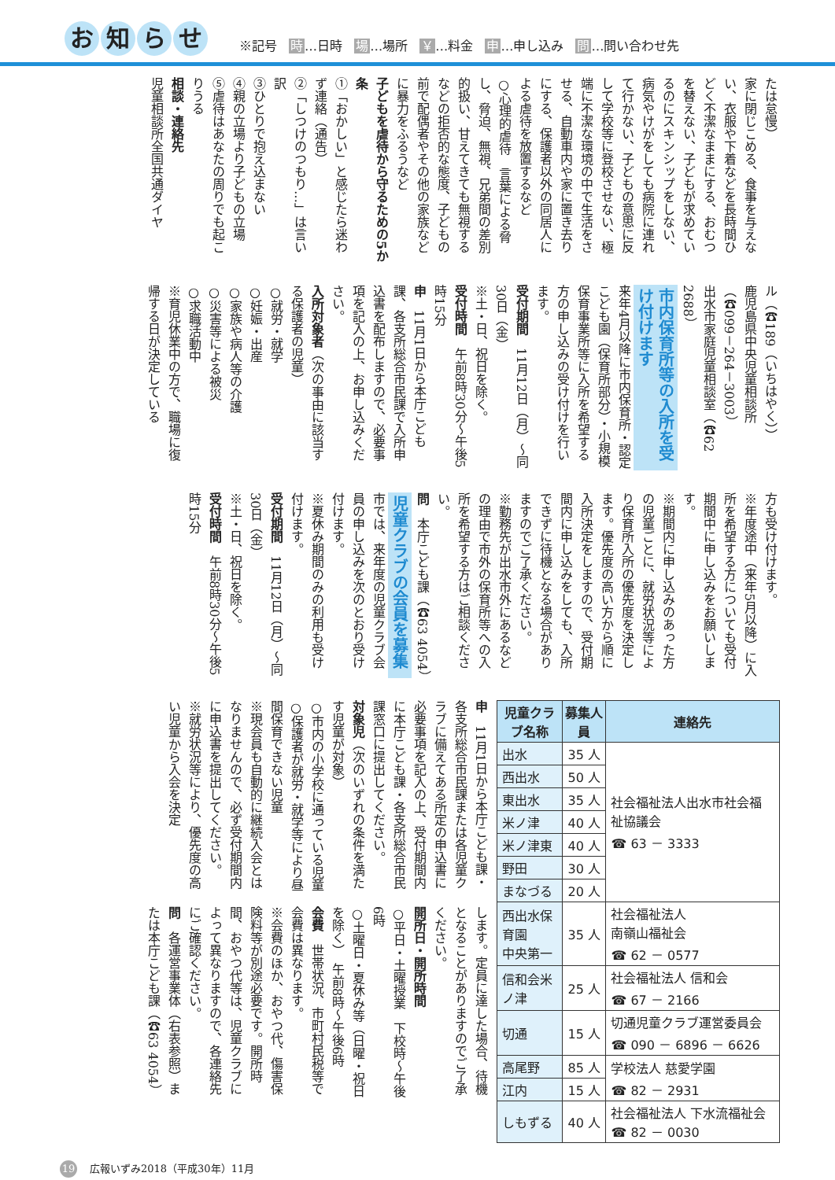お知らせ
※記号 時…日時 場…場所 ￥…料金 申…申し込み 問…問い合わせ先
たは怠慢）
家に閉じこめる、食事を与えない、衣服や下着などを長時間ひどく不潔なままにする、おむつを替えない、子どもが求めているのにスキンシップをしない、病気やけがをしても病院に連れて行かない、子どもの意思に反して学校等に登校させない、極端に不潔な環境の中で生活をさせる、自動車内や家に置き去りにする、保護者以外の同居人による虐待を放置するなど
○心理的虐待　言葉による脅し、脅迫、無視、兄弟間の差別的扱い、甘えてきても無視するなどの拒否的な態度、子どもの前で配偶者やその他の家族などに暴力をふるうなど
子どもを虐待から守るための5か条
①「おかしい」と感じたら迷わず連絡（通告）
②「しつけのつもり…」は言い訳
③ひとりで抱え込まない
④親の立場より子どもの立場
⑤虐待はあなたの周りでも起こりうる
相談・連絡先
児童相談所全国共通ダイヤ
ル（☎189（いちはやく））
鹿児島県中央児童相談所（☎099－264－3003）
出水市家庭児童相談室（☎62 2688）
市内保育所等の入所を受け付けます
来年4月以降に市内保育所・認定こども園（保育所部分）・小規模保育事業所等に入所を希望する方の申し込みの受け付けを行います。
受付期間　11月12日（月）～同30日（金）
※土・日、祝日を除く。
受付時間　午前8時30分～午後5時15分
申　11月1日から本庁こども課、各支所総合市民課で入所申込書を配布しますので、必要事項を記入の上、お申し込みください。
入所対象者（次の事由に該当する保護者の児童）
○就労・就学
○妊娠・出産
○家族や病人等の介護
○災害等による被災
○求職活動中
※育児休業中の方で、職場に復帰する日が決定している
方も受け付けます。
※年度途中（来年5月以降）に入所を希望する方についても受付期間中に申し込みをお願いします。
※期間内に申し込みのあった方の児童ごとに、就労状況等により保育所入所の優先度を決定します。優先度の高い方から順に入所決定をしますので、受付期間内に申し込みをしても、入所できずに待機となる場合がありますのでご了承ください。
※勤務先が出水市外にあるなどの理由で市外の保育所等への入所を希望する方はご相談ください。
問　本庁こども課（☎63 4054）
児童クラブの会員を募集
市では、来年度の児童クラブ会員の申し込みを次のとおり受け付けます。
※夏休み期間のみの利用も受け付けます。
受付期間　11月12日（月）～同30日（金）
※土・日、祝日を除く。
受付時間　午前8時30分～午後5時15分
| 児童クラブ名称 | 募集人員 | 連絡先 |
| --- | --- | --- |
| 出水 | 35 人 | 社会福祉法人出水市社会福祉協議会 ☎ 63 － 3333 |
| 西出水 | 50 人 | |
| 東出水 | 35 人 | |
| 米ノ津 | 40 人 | |
| 米ノ津東 | 40 人 | |
| 野田 | 30 人 | |
| まなづる | 20 人 | |
| 西出水保育園 中央第一 | 35 人 | 社会福祉法人 南嶺山福祉会 ☎ 62 － 0577 |
| 信和会米ノ津 | 25 人 | 社会福祉法人 信和会 ☎ 67 － 2166 |
| 切通 | 15 人 | 切通児童クラブ運営委員会 ☎ 090 － 6896 － 6626 |
| 高尾野 | 85 人 | 学校法人 慈愛学園 ☎ 82 － 2931 |
| 江内 | 15 人 | |
| しもずる | 40 人 | 社会福祉法人 下水流福祉会☎ 82 － 0030 |
申　11月1日から本庁こども課・各支所総合市民課または各児童クラブに備えてある所定の申込書に必要事項を記入の上、受付期間内に本庁こども課・各支所総合市民課窓口に提出してください。
対象児（次のいずれの条件を満たす児童が対象）
○市内の小学校に通っている児童
○保護者が就労・就学等により昼間保育できない児童
※現会員も自動的に継続入会とはなりませんので、必ず受付期間内に申込書を提出してください。
※就労状況等により、優先度の高い児童から入会を決定
します。定員に達した場合、待機となることがありますのでご了承ください。
開所日・開所時間
○平日・土曜授業　下校時～午後6時
○土曜日・夏休み等（日曜・祝日を除く）　午前8時～午後6時
会費　世帯状況、市町村民税等で会費は異なります。
※会費のほか、おやつ代、傷害保険料等が別途必要です。開所時間、おやつ代等は、児童クラブによって異なりますので、各連絡先にご確認ください。
問　各運営事業体（右表参照）または本庁こども課（☎63 4054）
19 広報いずみ2018（平成30年）11月